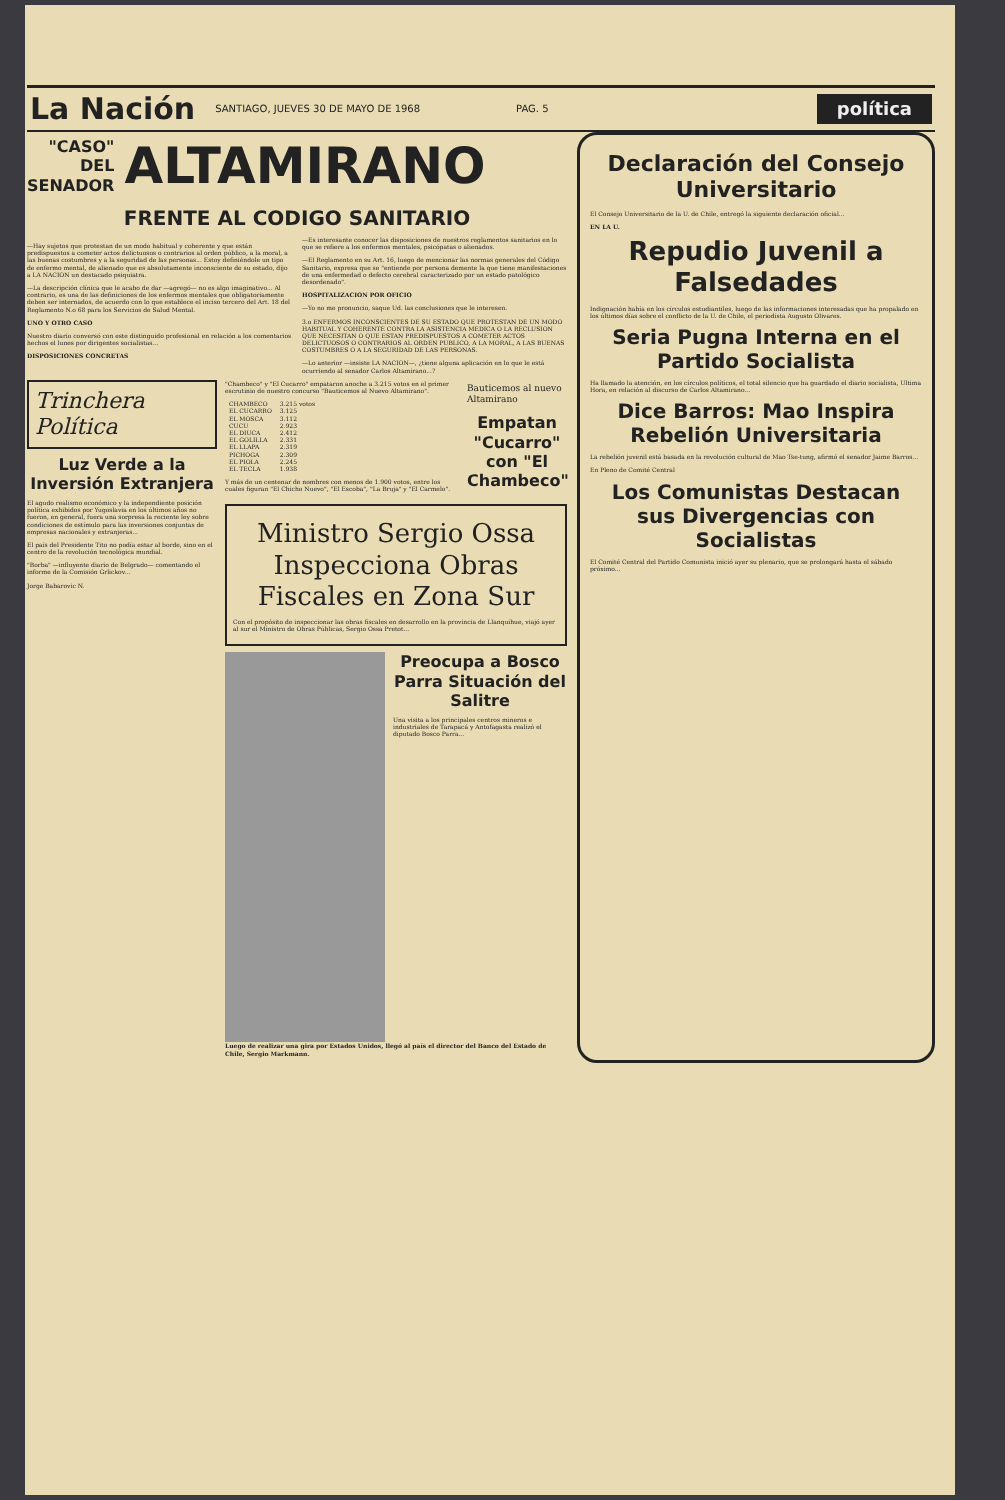La Nación SANTIAGO, JUEVES 30 DE MAYO DE 1968 PAG. 5 política
"CASO"
DEL
SENADOR
ALTAMIRANO
FRENTE AL CODIGO SANITARIO
—Hay sujetos que protestan de un modo habitual y coherente y que están predispuestos a cometer actos delictuosos o contrarios al orden público, a la moral, a las buenas costumbres y a la seguridad de las personas... Estoy definiéndole un tipo de enfermo mental, de alienado que es absolutamente inconsciente de su estado, dijo a LA NACION un destacado psiquiatra.
—La descripción clínica que le acabo de dar —agregó— no es algo imaginativo... Al contrario, es una de las definiciones de los enfermos mentales que obligatoriamente deben ser internados, de acuerdo con lo que establece el inciso tercero del Art. 18 del Reglamento N.o 68 para los Servicios de Salud Mental.
UNO Y OTRO CASO
Nuestro diario conversó con este distinguido profesional en relación a los comentarios hechos el lunes por dirigentes socialistas...
DISPOSICIONES CONCRETAS
—Es interesante conocer las disposiciones de nuestros reglamentos sanitarios en lo que se refiere a los enfermos mentales, psicópatas o alienados.
—El Reglamento en su Art. 16, luego de mencionar las normas generales del Código Sanitario, expresa que se "entiende por persona demente la que tiene manifestaciones de una enfermedad o defecto cerebral caracterizado por un estado patológico desordenado".
HOSPITALIZACION POR OFICIO
—Yo no me pronuncio, saque Ud. las conclusiones que le interesen.
3.o ENFERMOS INCONSCIENTES DE SU ESTADO QUE PROTESTAN DE UN MODO HABITUAL Y COHERENTE CONTRA LA ASISTENCIA MEDICA O LA RECLUSION QUE NECESITAN O QUE ESTAN PREDISPUESTOS A COMETER ACTOS DELICTUOSOS O CONTRARIOS AL ORDEN PUBLICO, A LA MORAL, A LAS BUENAS COSTUMBRES O A LA SEGURIDAD DE LAS PERSONAS.
—Lo anterior —insiste LA NACION—, ¿tiene alguna aplicación en lo que le está ocurriendo al senador Carlos Altamirano...?
Trinchera Política
Luz Verde a la Inversión Extranjera
El agudo realismo económico y la independiente posición política exhibidos por Yugoslavia en los últimos años no fueron, en general, fuera una sorpresa la reciente ley sobre condiciones de estímulo para las inversiones conjuntas de empresas nacionales y extranjeras...
El país del Presidente Tito no podía estar al borde, sino en el centro de la revolución tecnológica mundial.
"Borba" —influyente diario de Belgrado— comentando el informe de la Comisión Grlickov...
Jorge Babarovic N.
"Chambeco" y "El Cucarro" empataron anoche a 3.215 votos en el primer escrutinio de nuestro concurso "Bauticemos al Nuevo Altamirano".
| CHAMBECO | 3.215 votos |
| EL CUCARRO | 3.125 |
| EL MOSCA | 3.112 |
| CUCU | 2.923 |
| EL DIUCA | 2.412 |
| EL GOLILLA | 2.331 |
| EL LLAPA | 2.319 |
| PICHOGA | 2.309 |
| EL PIOLA | 2.245 |
| EL TECLA | 1.938 |
Y más de un centenar de nombres con menos de 1.900 votos, entre los cuales figuran "El Chicho Nuevo", "El Escoba", "La Bruja" y "El Carmelo".
Bauticemos al nuevo Altamirano
Empatan "Cucarro" con "El Chambeco"
Ministro Sergio Ossa Inspecciona Obras Fiscales en Zona Sur
Con el propósito de inspeccionar las obras fiscales en desarrollo en la provincia de Llanquihue, viajó ayer al sur el Ministro de Obras Públicas, Sergio Ossa Pretot...
Preocupa a Bosco Parra Situación del Salitre
Una visita a los principales centros mineros e industriales de Tarapacá y Antofagasta realizó el diputado Bosco Parra...
Luego de realizar una gira por Estados Unidos, llegó al país el director del Banco del Estado de Chile, Sergio Markmann.
Declaración del Consejo Universitario
El Consejo Universitario de la U. de Chile, entregó la siguiente declaración oficial...
EN LA U.
Repudio Juvenil a Falsedades
Indignación había en los círculos estudiantiles, luego de las informaciones interesadas que ha propalado en los últimos días sobre el conflicto de la U. de Chile, el periodista Augusto Olivares.
Seria Pugna Interna en el Partido Socialista
Ha llamado la atención, en los círculos políticos, el total silencio que ha guardado el diario socialista, Ultima Hora, en relación al discurso de Carlos Altamirano...
Dice Barros: Mao Inspira Rebelión Universitaria
La rebelión juvenil está basada en la revolución cultural de Mao Tse-tung, afirmó el senador Jaime Barros...
En Pleno de Comité Central
Los Comunistas Destacan sus Divergencias con Socialistas
El Comité Central del Partido Comunista inició ayer su plenario, que se prolongará hasta el sábado próximo...